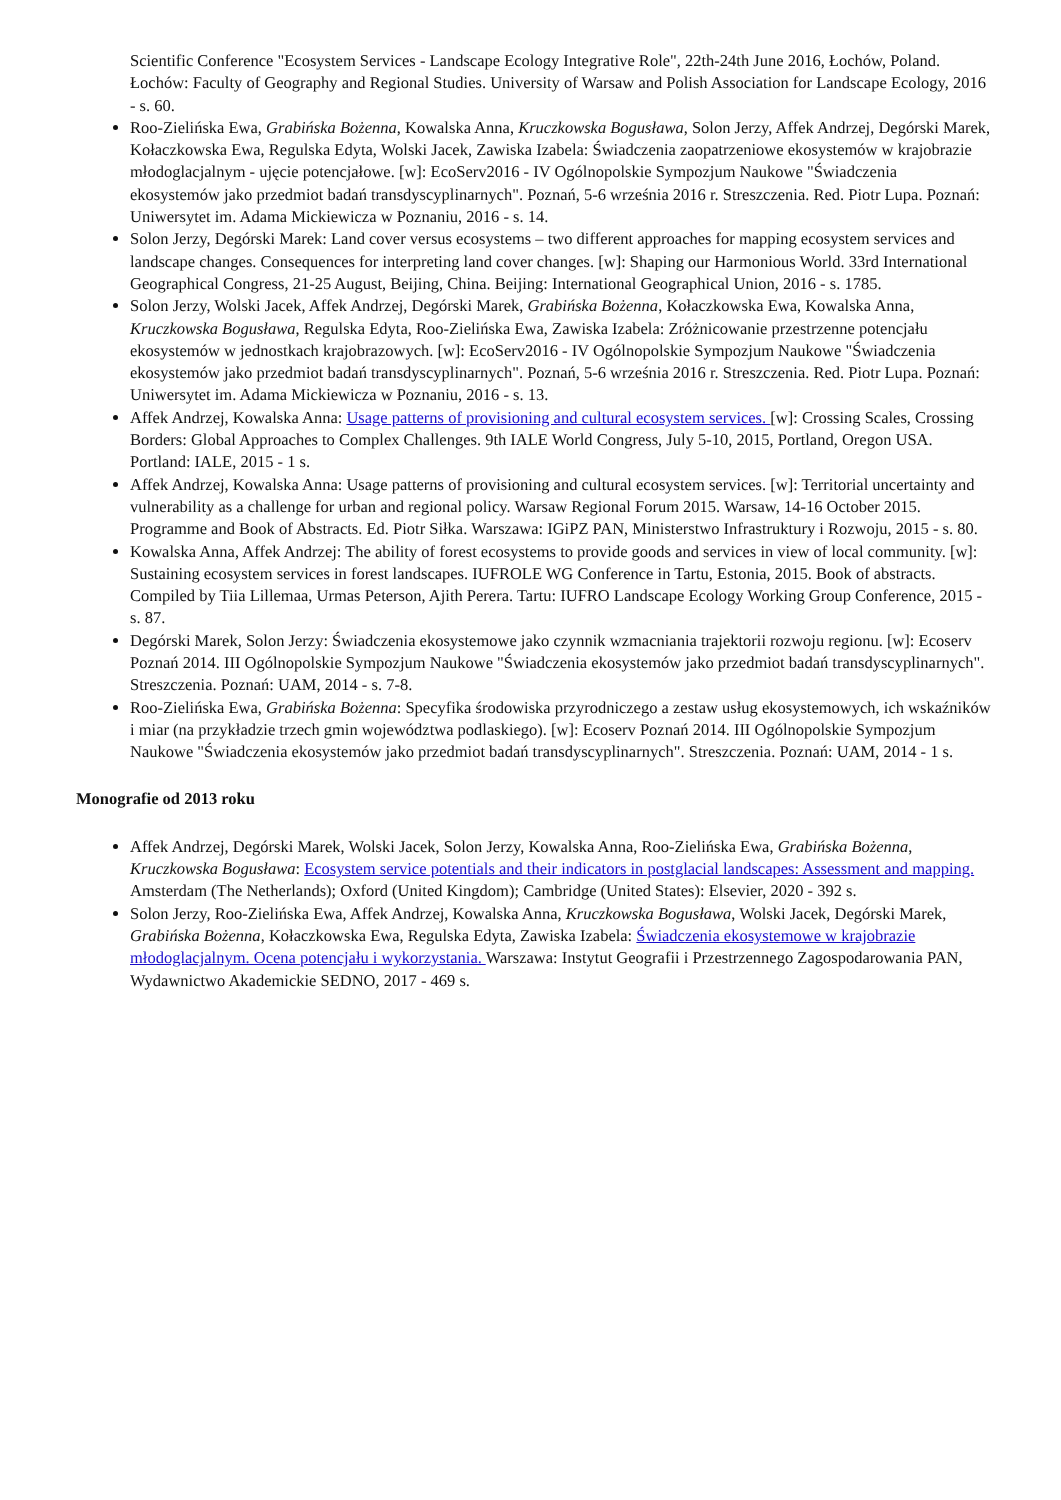Scientific Conference "Ecosystem Services - Landscape Ecology Integrative Role", 22th-24th June 2016, Łochów, Poland. Łochów: Faculty of Geography and Regional Studies. University of Warsaw and Polish Association for Landscape Ecology, 2016 - s. 60.
Roo-Zielińska Ewa, Grabińska Bożenna, Kowalska Anna, Kruczkowska Bogusława, Solon Jerzy, Affek Andrzej, Degórski Marek, Kołaczkowska Ewa, Regulska Edyta, Wolski Jacek, Zawiska Izabela: Świadczenia zaopatrzeniowe ekosystemów w krajobrazie młodoglacjalnym - ujęcie potencjałowe. [w]: EcoServ2016 - IV Ogólnopolskie Sympozjum Naukowe "Świadczenia ekosystemów jako przedmiot badań transdyscyplinarnych". Poznań, 5-6 września 2016 r. Streszczenia. Red. Piotr Lupa. Poznań: Uniwersytet im. Adama Mickiewicza w Poznaniu, 2016 - s. 14.
Solon Jerzy, Degórski Marek: Land cover versus ecosystems – two different approaches for mapping ecosystem services and landscape changes. Consequences for interpreting land cover changes. [w]: Shaping our Harmonious World. 33rd International Geographical Congress, 21-25 August, Beijing, China. Beijing: International Geographical Union, 2016 - s. 1785.
Solon Jerzy, Wolski Jacek, Affek Andrzej, Degórski Marek, Grabińska Bożenna, Kołaczkowska Ewa, Kowalska Anna, Kruczkowska Bogusława, Regulska Edyta, Roo-Zielińska Ewa, Zawiska Izabela: Zróżnicowanie przestrzenne potencjału ekosystemów w jednostkach krajobrazowych. [w]: EcoServ2016 - IV Ogólnopolskie Sympozjum Naukowe "Świadczenia ekosystemów jako przedmiot badań transdyscyplinarnych". Poznań, 5-6 września 2016 r. Streszczenia. Red. Piotr Lupa. Poznań: Uniwersytet im. Adama Mickiewicza w Poznaniu, 2016 - s. 13.
Affek Andrzej, Kowalska Anna: Usage patterns of provisioning and cultural ecosystem services. [w]: Crossing Scales, Crossing Borders: Global Approaches to Complex Challenges. 9th IALE World Congress, July 5-10, 2015, Portland, Oregon USA. Portland: IALE, 2015 - 1 s.
Affek Andrzej, Kowalska Anna: Usage patterns of provisioning and cultural ecosystem services. [w]: Territorial uncertainty and vulnerability as a challenge for urban and regional policy. Warsaw Regional Forum 2015. Warsaw, 14-16 October 2015. Programme and Book of Abstracts. Ed. Piotr Siłka. Warszawa: IGiPZ PAN, Ministerstwo Infrastruktury i Rozwoju, 2015 - s. 80.
Kowalska Anna, Affek Andrzej: The ability of forest ecosystems to provide goods and services in view of local community. [w]: Sustaining ecosystem services in forest landscapes. IUFROLE WG Conference in Tartu, Estonia, 2015. Book of abstracts. Compiled by Tiia Lillemaa, Urmas Peterson, Ajith Perera. Tartu: IUFRO Landscape Ecology Working Group Conference, 2015 - s. 87.
Degórski Marek, Solon Jerzy: Świadczenia ekosystemowe jako czynnik wzmacniania trajektorii rozwoju regionu. [w]: Ecoserv Poznań 2014. III Ogólnopolskie Sympozjum Naukowe "Świadczenia ekosystemów jako przedmiot badań transdyscyplinarnych". Streszczenia. Poznań: UAM, 2014 - s. 7-8.
Roo-Zielińska Ewa, Grabińska Bożenna: Specyfika środowiska przyrodniczego a zestaw usług ekosystemowych, ich wskaźników i miar (na przykładzie trzech gmin województwa podlaskiego). [w]: Ecoserv Poznań 2014. III Ogólnopolskie Sympozjum Naukowe "Świadczenia ekosystemów jako przedmiot badań transdyscyplinarnych". Streszczenia. Poznań: UAM, 2014 - 1 s.
Monografie od 2013 roku
Affek Andrzej, Degórski Marek, Wolski Jacek, Solon Jerzy, Kowalska Anna, Roo-Zielińska Ewa, Grabińska Bożenna, Kruczkowska Bogusława: Ecosystem service potentials and their indicators in postglacial landscapes: Assessment and mapping. Amsterdam (The Netherlands); Oxford (United Kingdom); Cambridge (United States): Elsevier, 2020 - 392 s.
Solon Jerzy, Roo-Zielińska Ewa, Affek Andrzej, Kowalska Anna, Kruczkowska Bogusława, Wolski Jacek, Degórski Marek, Grabińska Bożenna, Kołaczkowska Ewa, Regulska Edyta, Zawiska Izabela: Świadczenia ekosystemowe w krajobrazie młodoglacjalnym. Ocena potencjału i wykorzystania. Warszawa: Instytut Geografii i Przestrzennego Zagospodarowania PAN, Wydawnictwo Akademickie SEDNO, 2017 - 469 s.